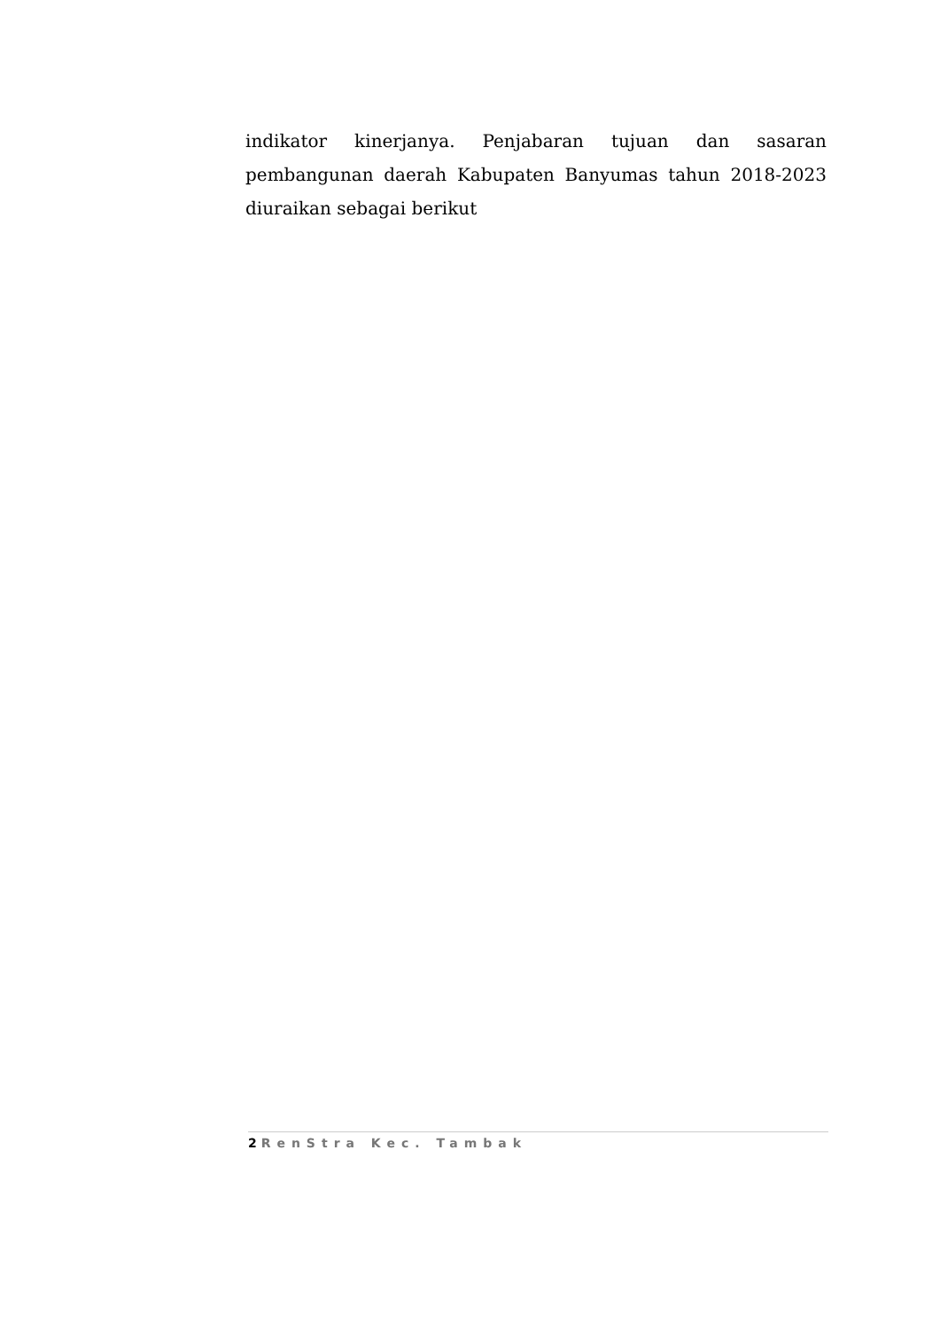indikator kinerjanya. Penjabaran tujuan dan sasaran pembangunan daerah Kabupaten Banyumas tahun 2018-2023 diuraikan sebagai berikut
2 RenStra Kec. Tambak